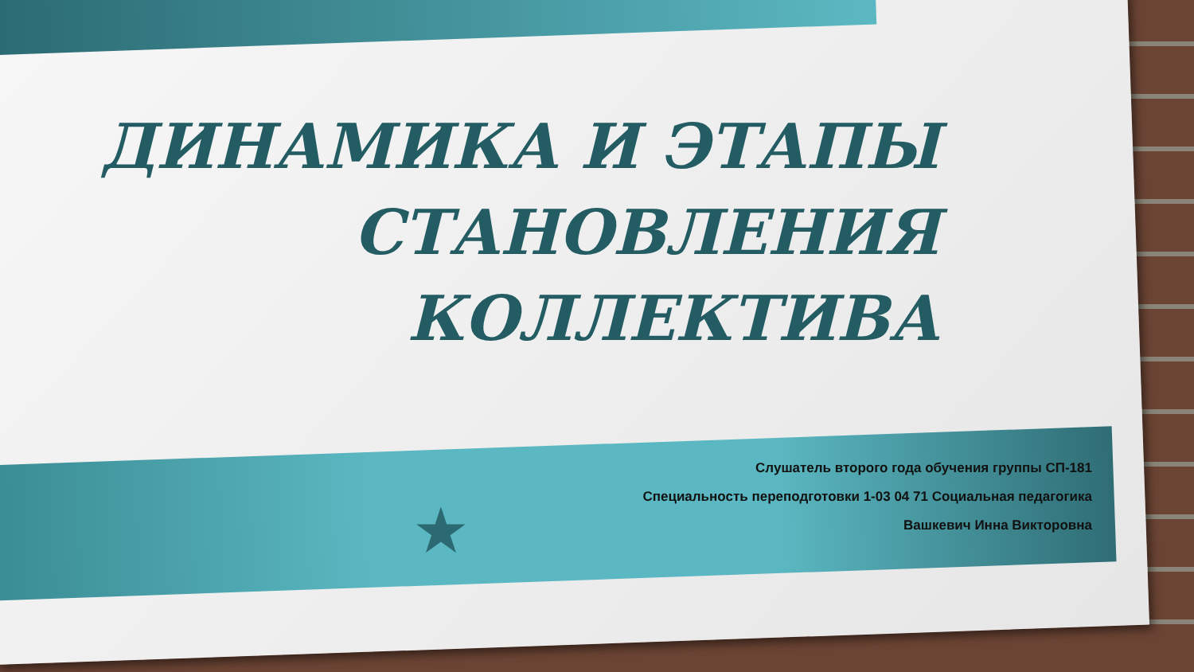ДИНАМИКА И ЭТАПЫ СТАНОВЛЕНИЯ КОЛЛЕКТИВА
Слушатель второго года обучения группы СП-181
Специальность переподготовки 1-03 04 71 Социальная педагогика
Вашкевич Инна Викторовна
★